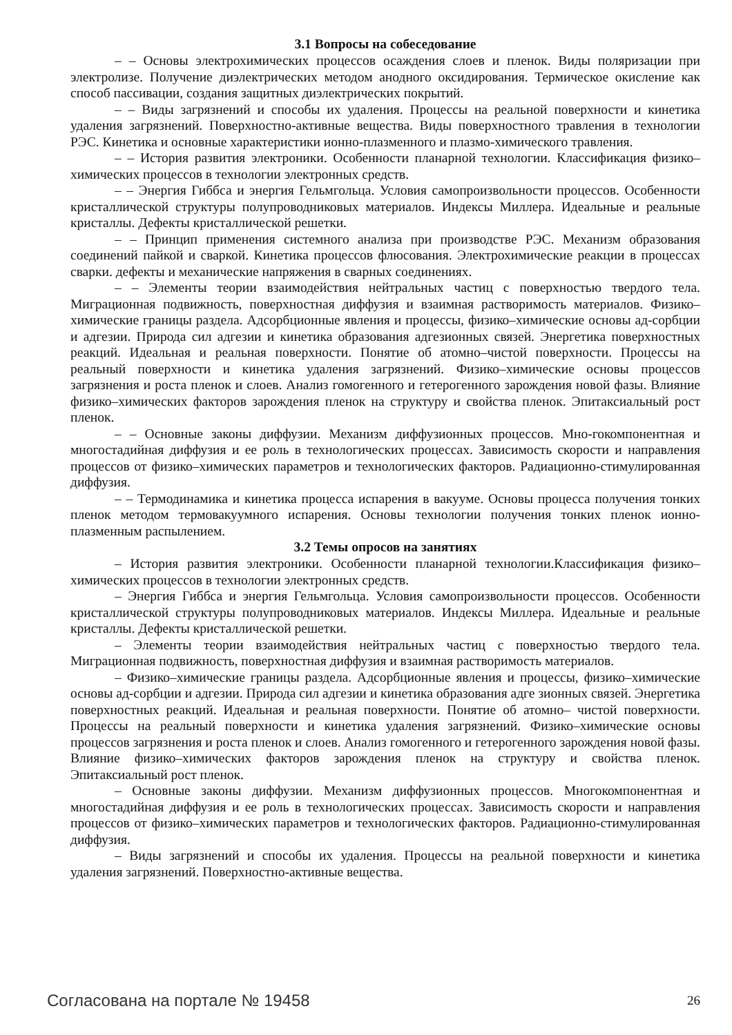3.1 Вопросы на собеседование
– – Основы электрохимических процессов осаждения слоев и пленок. Виды поляризации при электролизе. Получение диэлектрических методом анодного оксидирования. Термическое окисление как способ пассивации, создания защитных диэлектрических покрытий.
– – Виды загрязнений и способы их удаления. Процессы на реальной поверхности и кинетика удаления загрязнений. Поверхностно-активные вещества. Виды поверхностного травления в технологии РЭС. Кинетика и основные характеристики ионно-плазменного и плазмо-химического травления.
– – История развития электроники. Особенности планарной технологии. Классификация физико–химических процессов в технологии электронных средств.
– – Энергия Гиббса и энергия Гельмгольца. Условия самопроизвольности процессов. Особенности кристаллической структуры полупроводниковых материалов. Индексы Миллера. Идеальные и реальные кристаллы. Дефекты кристаллической решетки.
– – Принцип применения системного анализа при производстве РЭС. Механизм образования соединений пайкой и сваркой. Кинетика процессов флюсования. Электрохимические реакции в процессах сварки. дефекты и механические напряжения в сварных соединениях.
– – Элементы теории взаимодействия нейтральных частиц с поверхностью твердого тела. Миграционная подвижность, поверхностная диффузия и взаимная растворимость материалов. Физико–химические границы раздела. Адсорбционные явления и процессы, физико–химические основы ад-сорбции и адгезии. Природа сил адгезии и кинетика образования адгезионных связей. Энергетика поверхностных реакций. Идеальная и реальная поверхности. Понятие об атомно–чистой поверхности. Процессы на реальный поверхности и кинетика удаления загрязнений. Физико–химические основы процессов загрязнения и роста пленок и слоев. Анализ гомогенного и гетерогенного зарождения новой фазы. Влияние физико–химических факторов зарождения пленок на структуру и свойства пленок. Эпитаксиальный рост пленок.
– – Основные законы диффузии. Механизм диффузионных процессов. Мно-гокомпонентная и многостадийная диффузия и ее роль в технологических процессах. Зависимость скорости и направления процессов от физико–химических параметров и технологических факторов. Радиационно-стимулированная диффузия.
– – Термодинамика и кинетика процесса испарения в вакууме. Основы процесса получения тонких пленок методом термовакуумного испарения. Основы технологии получения тонких пленок ионно-плазменным распылением.
3.2 Темы опросов на занятиях
– История развития электроники. Особенности планарной технологии.Классификация физико–химических процессов в технологии электронных средств.
– Энергия Гиббса и энергия Гельмгольца. Условия самопроизвольности процессов. Особенности кристаллической структуры полупроводниковых материалов. Индексы Миллера. Идеальные и реальные кристаллы. Дефекты кристаллической решетки.
– Элементы теории взаимодействия нейтральных частиц с поверхностью твердого тела. Миграционная подвижность, поверхностная диффузия и взаимная растворимость материалов.
– Физико–химические границы раздела. Адсорбционные явления и процессы, физико–химические основы ад-сорбции и адгезии. Природа сил адгезии и кинетика образования адге зионных связей. Энергетика поверхностных реакций. Идеальная и реальная поверхности. Понятие об атомно– чистой поверхности. Процессы на реальный поверхности и кинетика удаления загрязнений. Физико–химические основы процессов загрязнения и роста пленок и слоев. Анализ гомогенного и гетерогенного зарождения новой фазы. Влияние физико–химических факторов зарождения пленок на структуру и свойства пленок. Эпитаксиальный рост пленок.
– Основные законы диффузии. Механизм диффузионных процессов. Многокомпонентная и многостадийная диффузия и ее роль в технологических процессах. Зависимость скорости и направления процессов от физико–химических параметров и технологических факторов. Радиационно-стимулированная диффузия.
– Виды загрязнений и способы их удаления. Процессы на реальной поверхности и кинетика удаления загрязнений. Поверхностно-активные вещества.
Согласована на портале № 19458 26